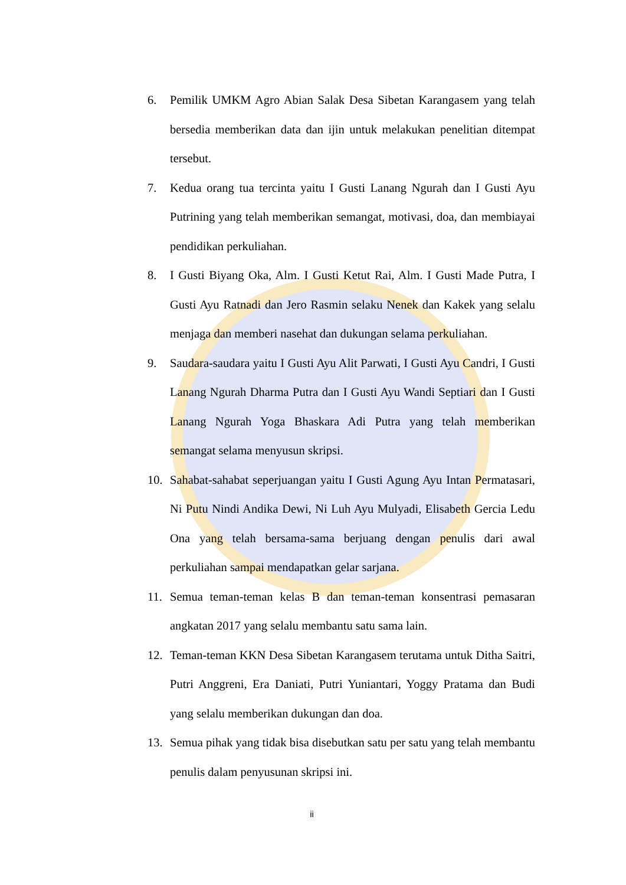6. Pemilik UMKM Agro Abian Salak Desa Sibetan Karangasem yang telah bersedia memberikan data dan ijin untuk melakukan penelitian ditempat tersebut.
7. Kedua orang tua tercinta yaitu I Gusti Lanang Ngurah dan I Gusti Ayu Putrining yang telah memberikan semangat, motivasi, doa, dan membiayai pendidikan perkuliahan.
8. I Gusti Biyang Oka, Alm. I Gusti Ketut Rai, Alm. I Gusti Made Putra, I Gusti Ayu Ratnadi dan Jero Rasmin selaku Nenek dan Kakek yang selalu menjaga dan memberi nasehat dan dukungan selama perkuliahan.
9. Saudara-saudara yaitu I Gusti Ayu Alit Parwati, I Gusti Ayu Candri, I Gusti Lanang Ngurah Dharma Putra dan I Gusti Ayu Wandi Septiari dan I Gusti Lanang Ngurah Yoga Bhaskara Adi Putra yang telah memberikan semangat selama menyusun skripsi.
10. Sahabat-sahabat seperjuangan yaitu I Gusti Agung Ayu Intan Permatasari, Ni Putu Nindi Andika Dewi, Ni Luh Ayu Mulyadi, Elisabeth Gercia Ledu Ona yang telah bersama-sama berjuang dengan penulis dari awal perkuliahan sampai mendapatkan gelar sarjana.
11. Semua teman-teman kelas B dan teman-teman konsentrasi pemasaran angkatan 2017 yang selalu membantu satu sama lain.
12. Teman-teman KKN Desa Sibetan Karangasem terutama untuk Ditha Saitri, Putri Anggreni, Era Daniati, Putri Yuniantari, Yoggy Pratama dan Budi yang selalu memberikan dukungan dan doa.
13. Semua pihak yang tidak bisa disebutkan satu per satu yang telah membantu penulis dalam penyusunan skripsi ini.
ii